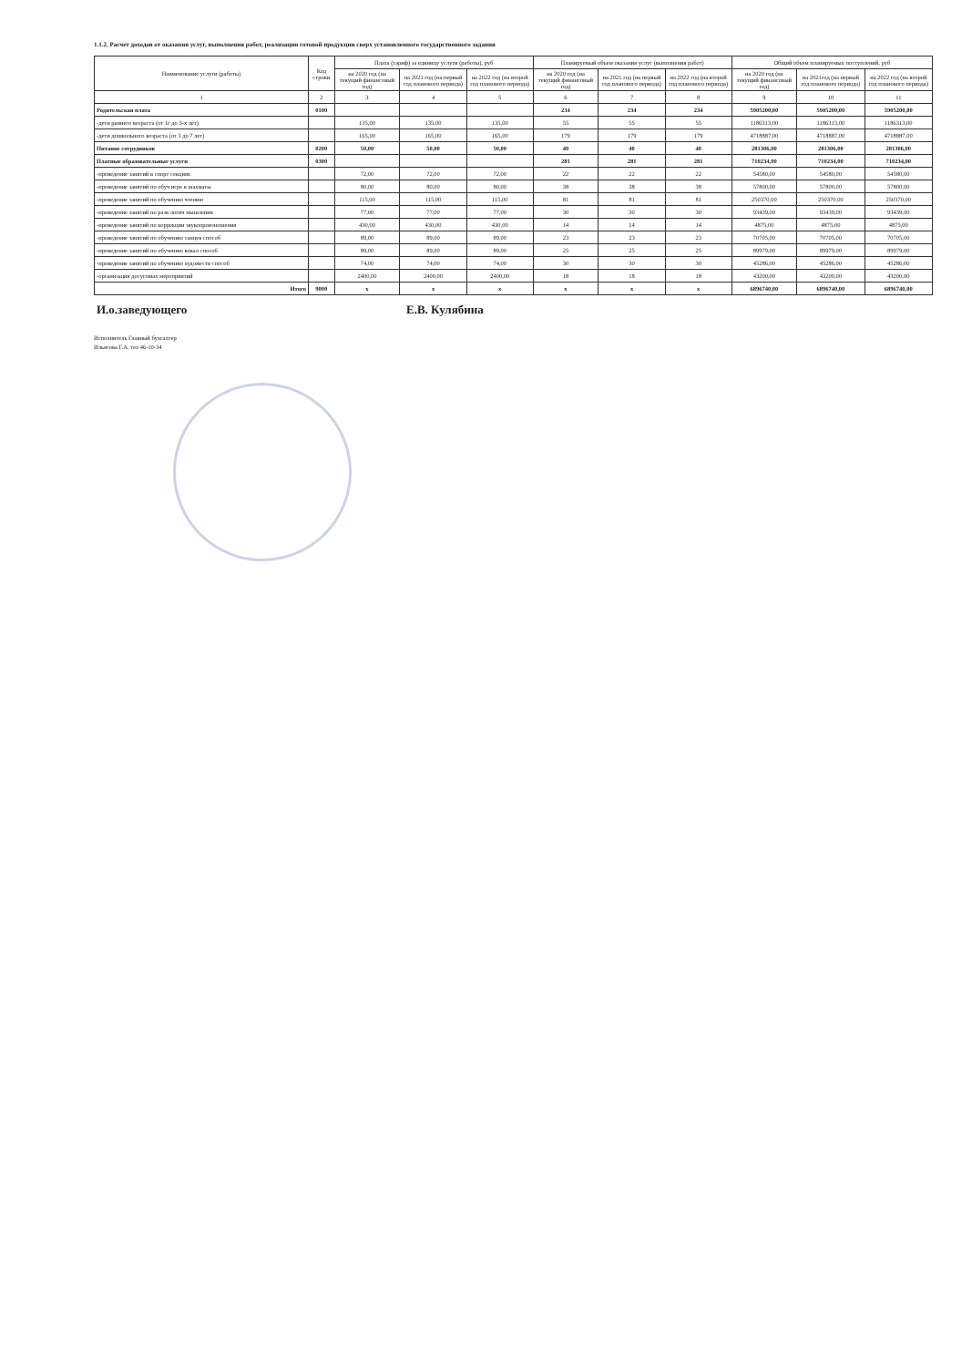1.1.2. Расчет доходов от оказания услуг, выполнения работ, реализации готовой продукции сверх установленного государственного задания
| Наименование услуги (работы) | Код строки | Плата (тариф) за единицу услуги (работы), руб | | | Планируемый объем оказания услуг (выполнения работ) | | | Общий объем планируемых поступлений, руб | | |
| --- | --- | --- | --- | --- | --- | --- | --- | --- | --- | --- |
| | | на 2020 год (на текущий финансовый год) | на 2021 год (на первый год планового периода) | на 2022 год (на второй год планового периода) | на 2020 год (на текущий финансовый год) | на 2021 год (на первый год планового периода) | на 2022 год (на второй год планового периода) | на 2020 год (на текущий финансовый год) | на 2021год (на первый год планового периода) | на 2022 год (на второй год планового периода) |
| 1 | 2 | 3 | 4 | 5 | 6 | 7 | 8 | 9 | 10 | 11 |
| Родительская плата | 0100 | | | | 234 | 234 | 234 | 5905200,00 | 5905200,00 | 5905200,00 |
| -дети раннего возраста (от 1г до 3-х лет) | | 135,00 | 135,00 | 135,00 | 55 | 55 | 55 | 1186313,00 | 1186313,00 | 1186313,00 |
| -дети дошкольного возраста (от 3 до 7 лет) | | 165,00 | 165,00 | 165,00 | 179 | 179 | 179 | 4718887,00 | 4718887,00 | 4718887,00 |
| Питание сотрудников | 0200 | 50,00 | 50,00 | 50,00 | 40 | 40 | 40 | 281306,00 | 281306,00 | 281306,00 |
| Платные образовательные услуги | 0300 | | | | 281 | 281 | 281 | 710234,00 | 710234,00 | 710234,00 |
| -проведение занятий в спорт секциях | | 72,00 | 72,00 | 72,00 | 22 | 22 | 22 | 54580,00 | 54580,00 | 54580,00 |
| -проведение занятий по обуч игре в шахматы | | 80,00 | 80,00 | 80,00 | 38 | 38 | 38 | 57800,00 | 57800,00 | 57800,00 |
| -проведение занятий по обучению чтению | | 115,00 | 115,00 | 115,00 | 81 | 81 | 81 | 250370,00 | 250370,00 | 250370,00 |
| -проведение занятий по разв логич мышления | | 77,00 | 77,00 | 77,00 | 30 | 30 | 30 | 93439,00 | 93439,00 | 93439,00 |
| -проведение занятий по коррекции звукопроизношения | | 430,00 | 430,00 | 430,00 | 14 | 14 | 14 | 4875,00 | 4875,00 | 4875,00 |
| -проведение занятий по обучению танцев способ | | 89,00 | 89,00 | 89,00 | 23 | 23 | 23 | 70705,00 | 70705,00 | 70705,00 |
| -проведение занятий по обучению вокал способ | | 89,00 | 89,00 | 89,00 | 25 | 25 | 25 | 89979,00 | 89979,00 | 89979,00 |
| -проведение занятий по обучению художеств способ | | 74,00 | 74,00 | 74,00 | 30 | 30 | 30 | 45286,00 | 45286,00 | 45286,00 |
| -организация досуговых мероприятий | | 2400,00 | 2400,00 | 2400,00 | 18 | 18 | 18 | 43200,00 | 43200,00 | 43200,00 |
| Итого | 9000 | x | x | x | x | x | x | 6896740,00 | 6896740,00 | 6896740,00 |
И.о.заведующего Е.В. Кулябина
Исполнитель Главный бухгалтер
Ильясова Г.А. тел 46-10-34